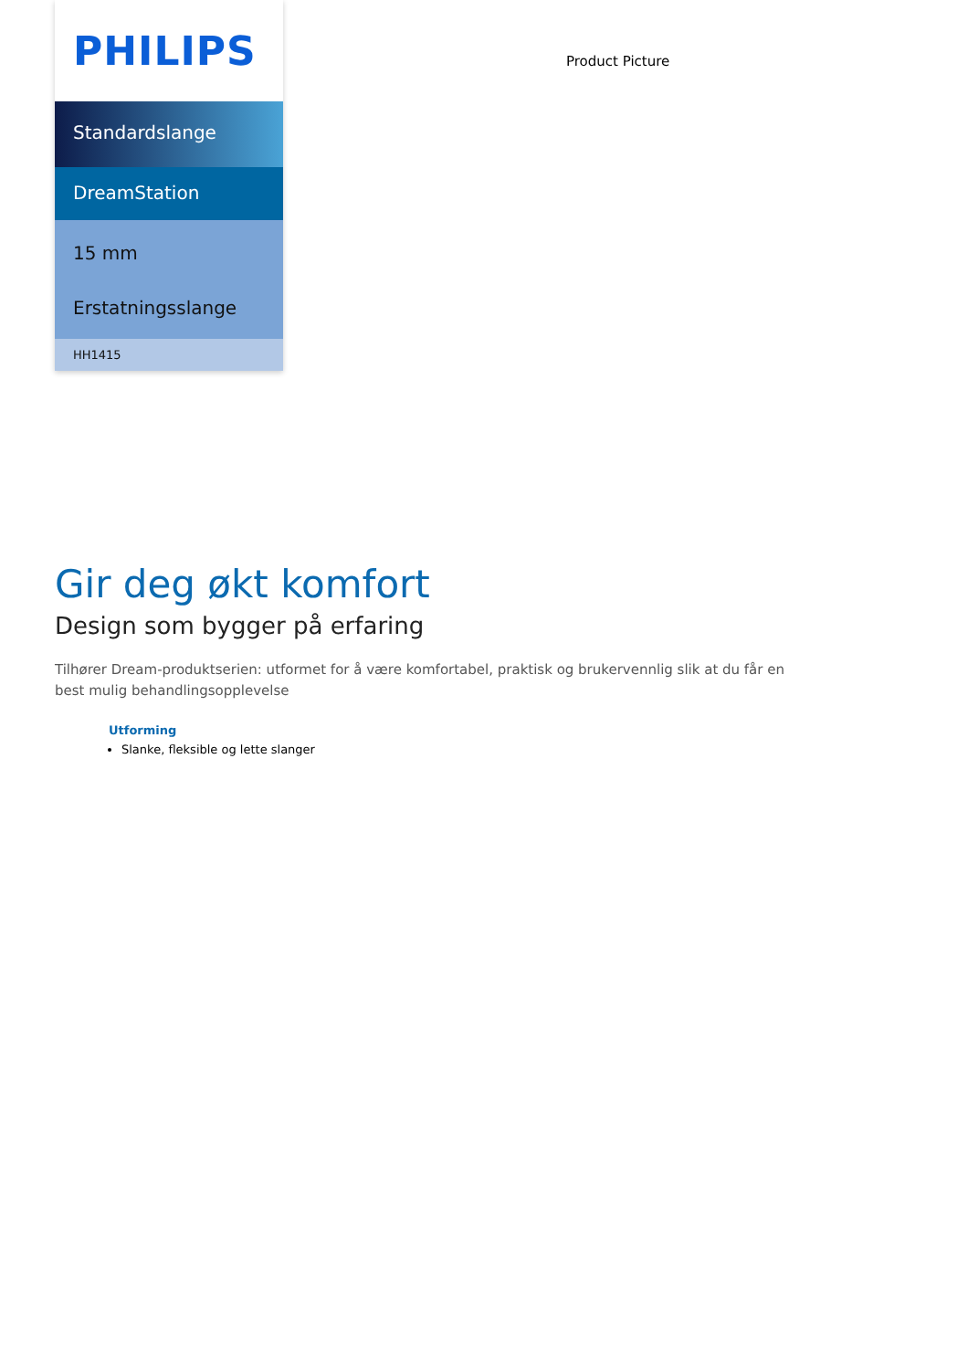PHILIPS
Standardslange
DreamStation
15 mm
Erstatningsslange
HH1415
Product Picture
Gir deg økt komfort
Design som bygger på erfaring
Tilhører Dream-produktserien: utformet for å være komfortabel, praktisk og brukervennlig slik at du får en best mulig behandlingsopplevelse
Utforming
Slanke, fleksible og lette slanger